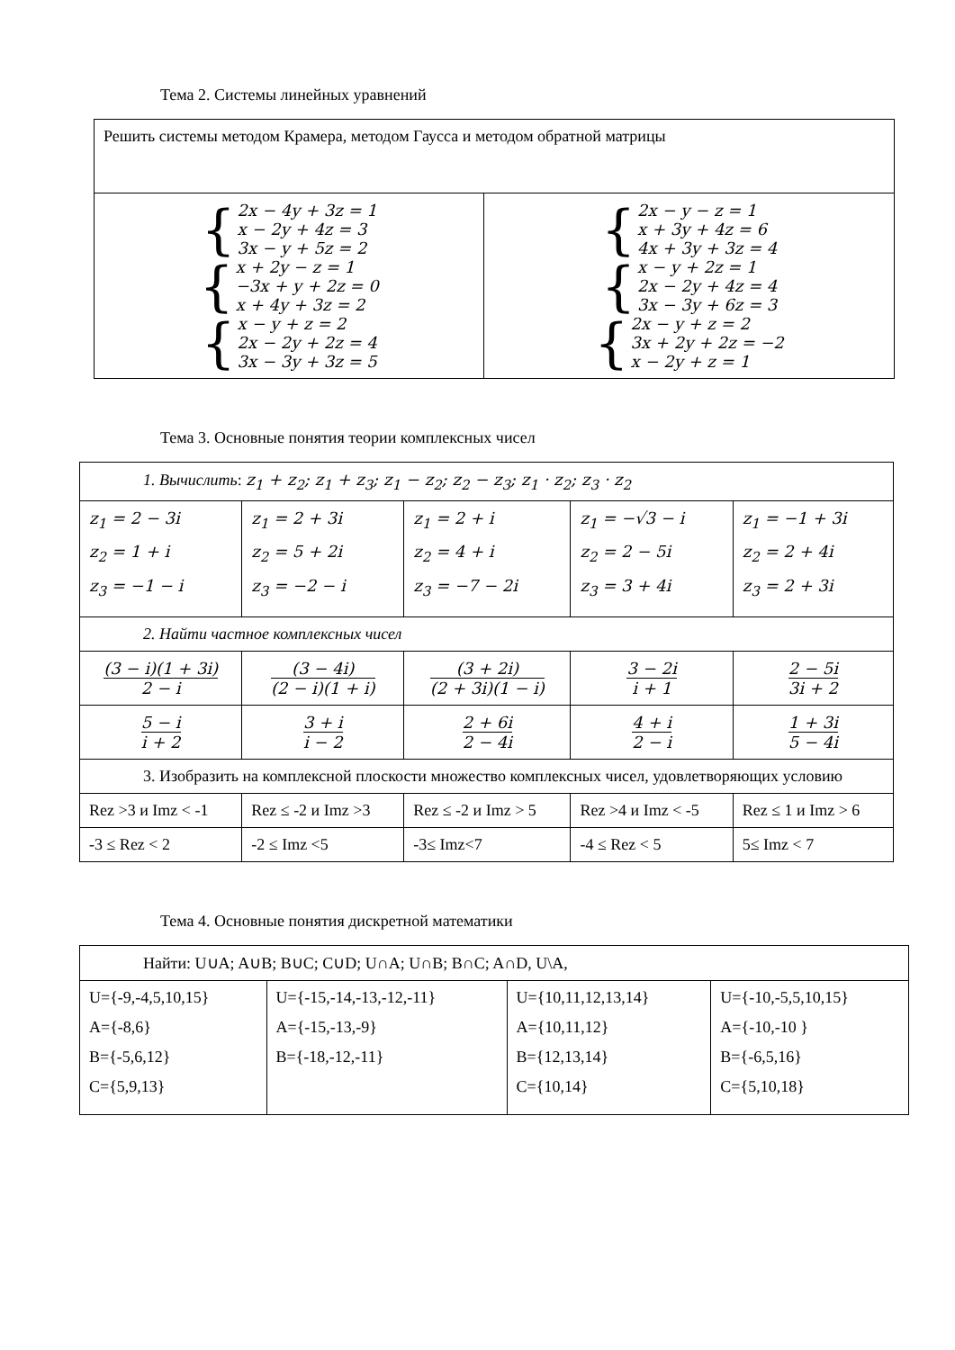Тема 2. Системы линейных уравнений
| Решить системы методом Крамера, методом Гаусса и методом обратной матрицы | |
| { 2x − 4y + 3z = 1 x − 2y + 4z = 3 3x − y + 5z = 2 { x + 2y − z = 1 −3x + y + 2z = 0 x + 4y + 3z = 2 { x − y + z = 2 2x − 2y + 2z = 4 3x − 3y + 3z = 5 | { 2x − y − z = 1 x + 3y + 4z = 6 4x + 3y + 3z = 4 { x − y + 2z = 1 2x − 2y + 4z = 4 3x − 3y + 6z = 3 { 2x − y + z = 2 3x + 2y + 2z = −2 x − 2y + z = 1 |
Тема 3. Основные понятия теории комплексных чисел
| 1. Вычислить : z<sub>1</sub> + z<sub>2</sub>; z<sub>1</sub> + z<sub>3</sub>; z<sub>1</sub> − z<sub>2</sub>; z<sub>2</sub> − z<sub>3</sub>; z<sub>1</sub> · z<sub>2</sub>; z<sub>3</sub> · z<sub>2</sub> | | | | |
| z<sub>1</sub> = 2 − 3i z<sub>2</sub> = 1 + i z<sub>3</sub> = −1 − i | z<sub>1</sub> = 2 + 3i z<sub>2</sub> = 5 + 2i z<sub>3</sub> = −2 − i | z<sub>1</sub> = 2 + i z<sub>2</sub> = 4 + i z<sub>3</sub> = −7 − 2i | z<sub>1</sub> = −√3 − i z<sub>2</sub> = 2 − 5i z<sub>3</sub> = 3 + 4i | z<sub>1</sub> = −1 + 3i z<sub>2</sub> = 2 + 4i z<sub>3</sub> = 2 + 3i |
| 2. Найти частное комплексных чисел | | | | |
| (3 − i)(1 + 3i) 2 − i | (3 − 4i) (2 − i)(1 + i) | (3 + 2i) (2 + 3i)(1 − i) | 3 − 2i i + 1 | 2 − 5i 3i + 2 |
| 5 − i i + 2 | 3 + i i − 2 | 2 + 6i 2 − 4i | 4 + i 2 − i | 1 + 3i 5 − 4i |
| 3. Изобразить на комплексной плоскости множество комплексных чисел, удовлетворяющих условию | | | | |
| Rez >3 и Imz < -1 | Rez ≤ -2 и Imz >3 | Rez ≤ -2 и Imz > 5 | Rez >4 и Imz < -5 | Rez ≤ 1 и Imz > 6 |
| -3 ≤ Rez < 2 | -2 ≤ Imz <5 | -3≤ Imz<7 | -4 ≤ Rez < 5 | 5≤ Imz < 7 |
Тема 4. Основные понятия дискретной математики
| Найти: U∪A; A∪B; B∪C; C∪D; U∩A; U∩B; B∩C; A∩D, U\A, | | | |
| U={-9,-4,5,10,15} A={-8,6} B={-5,6,12} C={5,9,13} | U={-15,-14,-13,-12,-11} A={-15,-13,-9} B={-18,-12,-11} | U={10,11,12,13,14} A={10,11,12} B={12,13,14} C={10,14} | U={-10,-5,5,10,15} A={-10,-10 } B={-6,5,16} C={5,10,18} |